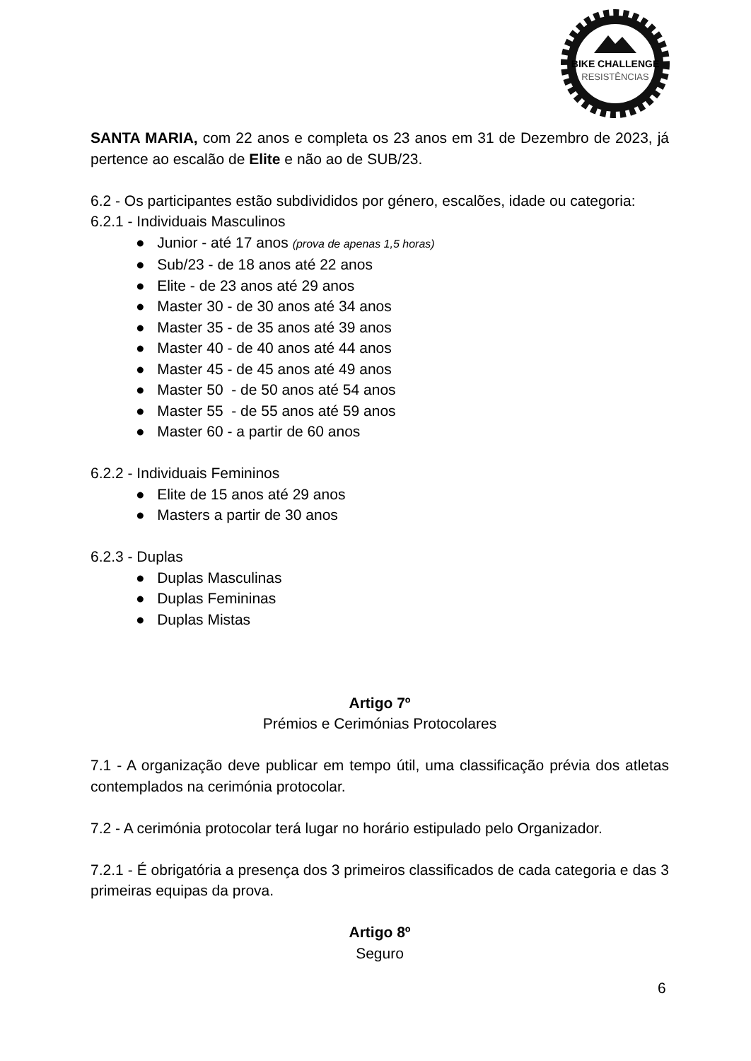BIKE CHALLENGE
RESISTÊNCIAS
SANTA MARIA, com 22 anos e completa os 23 anos em 31 de Dezembro de 2023, já pertence ao escalão de Elite e não ao de SUB/23.
6.2 - Os participantes estão subdivididos por género, escalões, idade ou categoria:
6.2.1 - Individuais Masculinos
● Junior - até 17 anos (prova de apenas 1,5 horas)
● Sub/23 - de 18 anos até 22 anos
● Elite - de 23 anos até 29 anos
● Master 30 - de 30 anos até 34 anos
● Master 35 - de 35 anos até 39 anos
● Master 40 - de 40 anos até 44 anos
● Master 45 - de 45 anos até 49 anos
● Master 50 - de 50 anos até 54 anos
● Master 55 - de 55 anos até 59 anos
● Master 60 - a partir de 60 anos
6.2.2 - Individuais Femininos
● Elite de 15 anos até 29 anos
● Masters a partir de 30 anos
6.2.3 - Duplas
● Duplas Masculinas
● Duplas Femininas
● Duplas Mistas
Artigo 7º
Prémios e Cerimónias Protocolares
7.1 - A organização deve publicar em tempo útil, uma classificação prévia dos atletas contemplados na cerimónia protocolar.
7.2 - A cerimónia protocolar terá lugar no horário estipulado pelo Organizador.
7.2.1 - É obrigatória a presença dos 3 primeiros classificados de cada categoria e das 3 primeiras equipas da prova.
Artigo 8º
Seguro
6